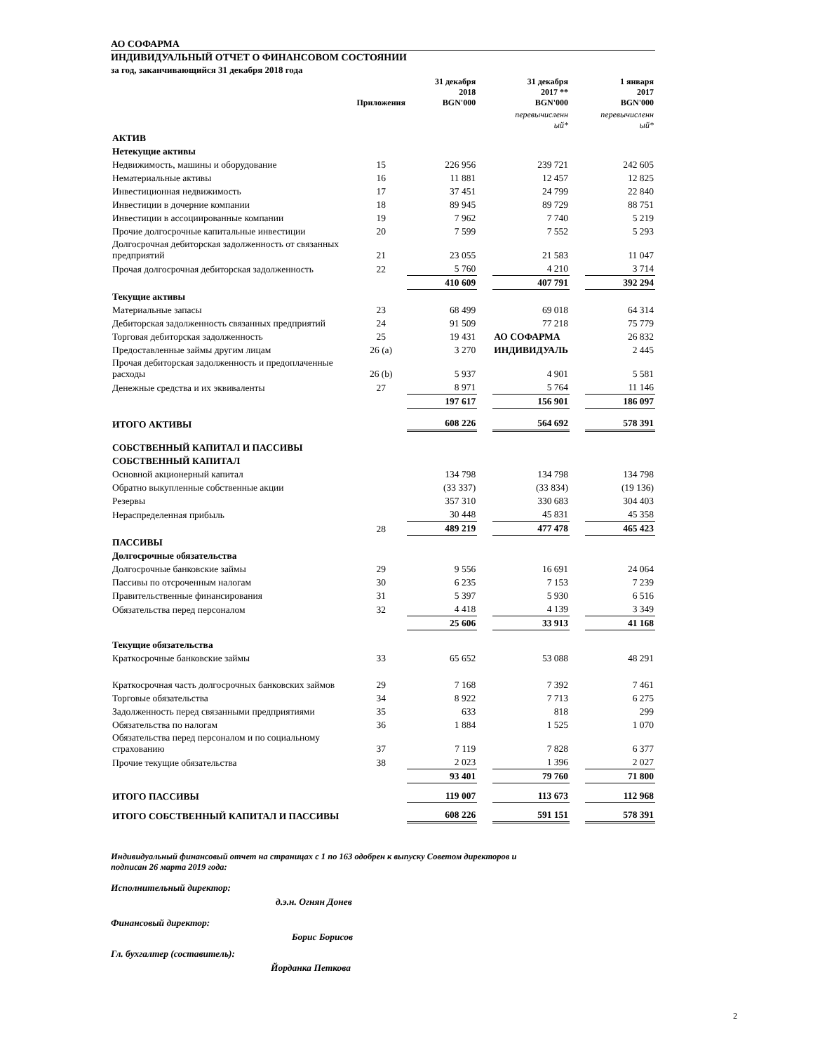АО СОФАРМА
ИНДИВИДУАЛЬНЫЙ ОТЧЕТ О ФИНАНСОВОМ СОСТОЯНИИ
за год, заканчивающийся 31 декабря 2018 года
| | Приложения | 31 декабря 2018 BGN'000 | | 31 декабря 2017 ** BGN'000 | | 1 января 2017 BGN'000 |
| --- | --- | --- | --- | --- | --- | --- |
| | | | | перевычисленн ый* | | перевычисленн ый* |
| АКТИВ | | | | | | |
| Нетекущие активы | | | | | | |
| Недвижимость, машины и оборудование | 15 | 226 956 | | 239 721 | | 242 605 |
| Нематериальные активы | 16 | 11 881 | | 12 457 | | 12 825 |
| Инвестиционная недвижимость | 17 | 37 451 | | 24 799 | | 22 840 |
| Инвестиции в дочерние компании | 18 | 89 945 | | 89 729 | | 88 751 |
| Инвестиции в ассоциированные компании | 19 | 7 962 | | 7 740 | | 5 219 |
| Прочие долгосрочные капитальные инвестиции | 20 | 7 599 | | 7 552 | | 5 293 |
| Долгосрочная дебиторская задолженность от связанных предприятий | 21 | 23 055 | | 21 583 | | 11 047 |
| Прочая долгосрочная дебиторская задолженность | 22 | 5 760 | | 4 210 | | 3 714 |
| | | 410 609 | | 407 791 | | 392 294 |
| Текущие активы | | | | | | |
| Материальные запасы | 23 | 68 499 | | 69 018 | | 64 314 |
| Дебиторская задолженность связанных предприятий | 24 | 91 509 | | 77 218 | | 75 779 |
| Торговая дебиторская задолженность | 25 | 19 431 | | АО СОФАРМА | | 26 832 |
| Предоставленные займы другим лицам | 26 (a) | 3 270 | | ИНДИВИДУАЛЬ | | 2 445 |
| Прочая дебиторская задолженность и предоплаченные расходы | 26 (b) | 5 937 | | 4 901 | | 5 581 |
| Денежные средства и их эквиваленты | 27 | 8 971 | | 5 764 | | 11 146 |
| | | 197 617 | | 156 901 | | 186 097 |
| ИТОГО АКТИВЫ | | 608 226 | | 564 692 | | 578 391 |
| СОБСТВЕННЫЙ КАПИТАЛ И ПАССИВЫ | | | | | | |
| СОБСТВЕННЫЙ КАПИТАЛ | | | | | | |
| Основной акционерный капитал | | 134 798 | | 134 798 | | 134 798 |
| Обратно выкупленные собственные акции | | (33 337) | | (33 834) | | (19 136) |
| Резервы | | 357 310 | | 330 683 | | 304 403 |
| Нераспределенная прибыль | | 30 448 | | 45 831 | | 45 358 |
| | 28 | 489 219 | | 477 478 | | 465 423 |
| ПАССИВЫ | | | | | | |
| Долгосрочные обязательства | | | | | | |
| Долгосрочные банковские займы | 29 | 9 556 | | 16 691 | | 24 064 |
| Пассивы по отсроченным налогам | 30 | 6 235 | | 7 153 | | 7 239 |
| Правительственные финансирования | 31 | 5 397 | | 5 930 | | 6 516 |
| Обязательства перед персоналом | 32 | 4 418 | | 4 139 | | 3 349 |
| | | 25 606 | | 33 913 | | 41 168 |
| Текущие обязательства | | | | | | |
| Краткосрочные банковские займы | 33 | 65 652 | | 53 088 | | 48 291 |
| Краткосрочная часть долгосрочных банковских займов | 29 | 7 168 | | 7 392 | | 7 461 |
| Торговые обязательства | 34 | 8 922 | | 7 713 | | 6 275 |
| Задолженность перед связанными предприятиями | 35 | 633 | | 818 | | 299 |
| Обязательства по налогам | 36 | 1 884 | | 1 525 | | 1 070 |
| Обязательства перед персоналом и по социальному страхованию | 37 | 7 119 | | 7 828 | | 6 377 |
| Прочие текущие обязательства | 38 | 2 023 | | 1 396 | | 2 027 |
| | | 93 401 | | 79 760 | | 71 800 |
| ИТОГО ПАССИВЫ | | 119 007 | | 113 673 | | 112 968 |
| ИТОГО СОБСТВЕННЫЙ КАПИТАЛ И ПАССИВЫ | | 608 226 | | 591 151 | | 578 391 |
Индивидуальный финансовый отчет на страницах с 1 по 163 одобрен к выпуску Советом директоров и
подписан 26 марта 2019 года:
Исполнительный директор:
д.э.н. Огнян Донев
Финансовый директор:
Борис Борисов
Гл. бухгалтер (составитель):
Йорданка Петкова
2